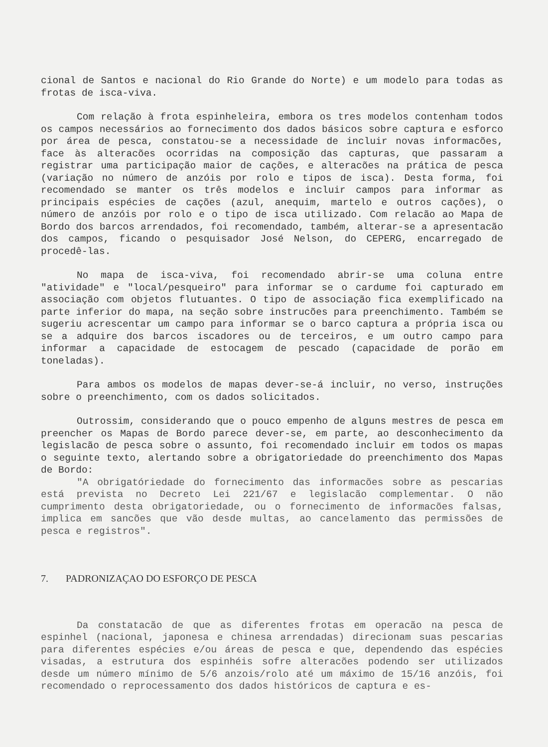cional de Santos e nacional do Rio Grande do Norte) e um modelo para todas as frotas de isca-viva.
Com relação à frota espinheleira, embora os tres modelos contenham todos os campos necessários ao fornecimento dos dados básicos sobre captura e esforco por área de pesca, constatou-se a necessidade de incluir novas informacões, face às alteracões ocorridas na composição das capturas, que passaram a registrar uma participação maior de cações, e alteracões na prática de pesca (variação no número de anzóis por rolo e tipos de isca). Desta forma, foi recomendado se manter os três modelos e incluir campos para informar as principais espécies de cações (azul, anequim, martelo e outros cações), o número de anzóis por rolo e o tipo de isca utilizado. Com relacão ao Mapa de Bordo dos barcos arrendados, foi recomendado, também, alterar-se a apresentacão dos campos, ficando o pesquisador José Nelson, do CEPERG, encarregado de procedê-las.
No mapa de isca-viva, foi recomendado abrir-se uma coluna entre "atividade" e "local/pesqueiro" para informar se o cardume foi capturado em associação com objetos flutuantes. O tipo de associação fica exemplificado na parte inferior do mapa, na seção sobre instrucões para preenchimento. Também se sugeriu acrescentar um campo para informar se o barco captura a própria isca ou se a adquire dos barcos iscadores ou de terceiros, e um outro campo para informar a capacidade de estocagem de pescado (capacidade de porão em toneladas).
Para ambos os modelos de mapas dever-se-á incluir, no verso, instruções sobre o preenchimento, com os dados solicitados.
Outrossim, considerando que o pouco empenho de alguns mestres de pesca em preencher os Mapas de Bordo parece dever-se, em parte, ao desconhecimento da legislacão de pesca sobre o assunto, foi recomendado incluir em todos os mapas o seguinte texto, alertando sobre a obrigatoriedade do preenchimento dos Mapas de Bordo:
"A obrigatóriedade do fornecimento das informacões sobre as pescarias está prevista no Decreto Lei 221/67 e legislacão complementar. O não cumprimento desta obrigatoriedade, ou o fornecimento de informacões falsas, implica em sancões que vão desde multas, ao cancelamento das permissões de pesca e registros".
7. PADRONIZAÇAO DO ESFORÇO DE PESCA
Da constatacão de que as diferentes frotas em operacão na pesca de espinhel (nacional, japonesa e chinesa arrendadas) direcionam suas pescarias para diferentes espécies e/ou áreas de pesca e que, dependendo das espécies visadas, a estrutura dos espinhéis sofre alteracões podendo ser utilizados desde um número mínimo de 5/6 anzois/rolo até um máximo de 15/16 anzóis, foi recomendado o reprocessamento dos dados históricos de captura e es-